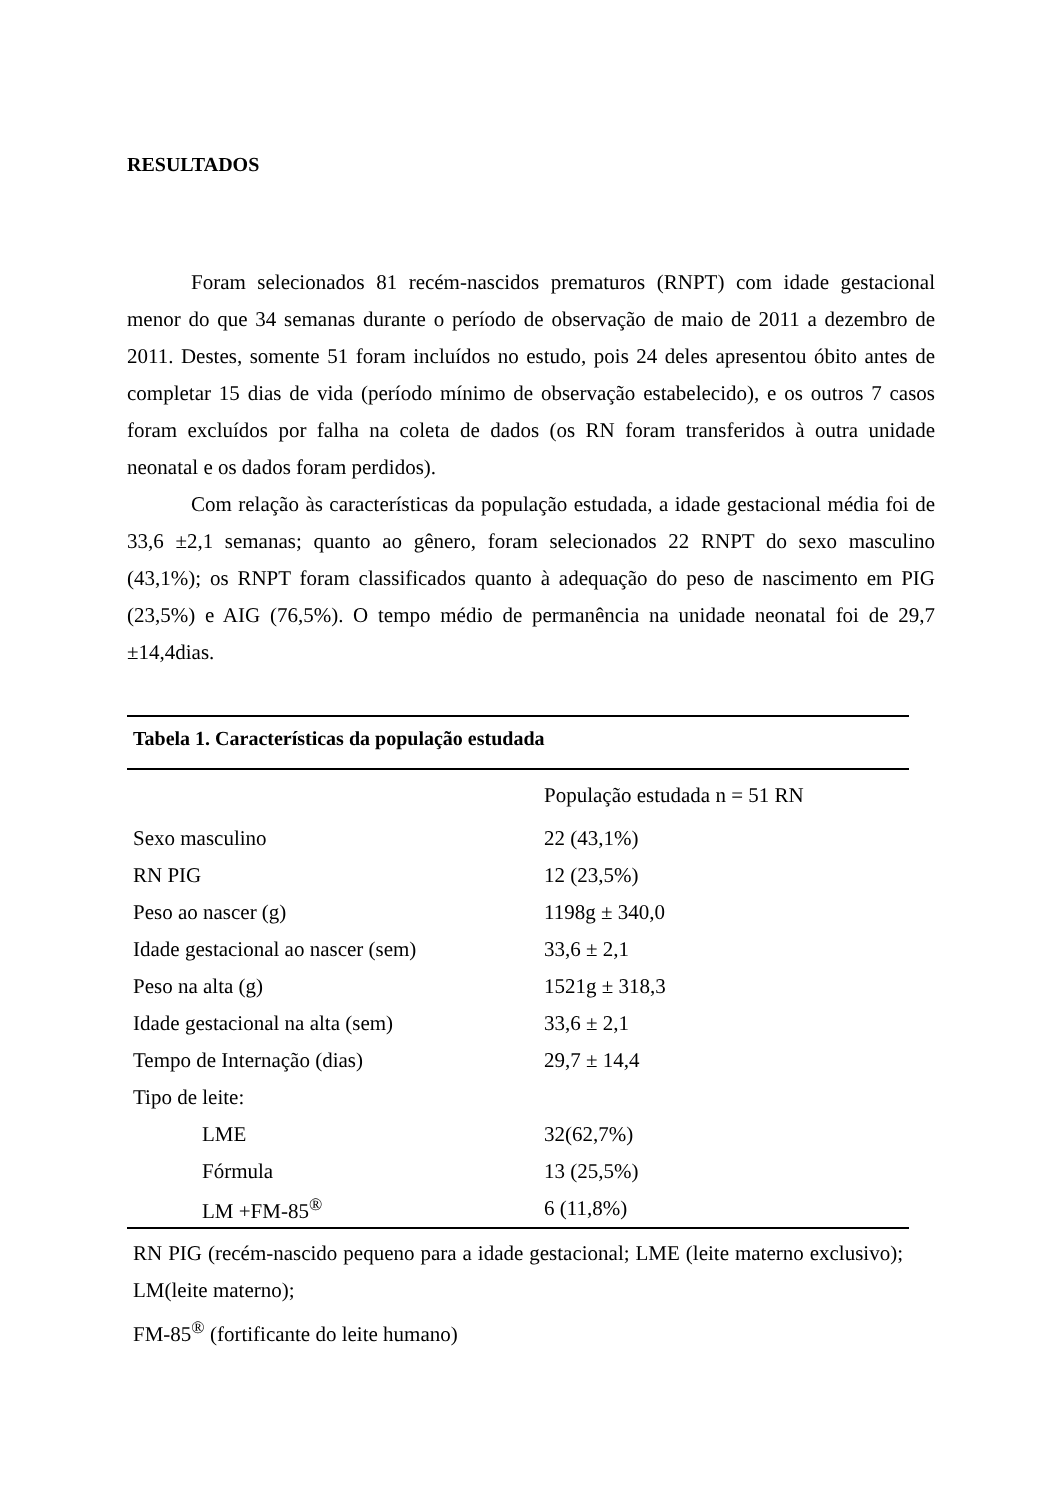RESULTADOS
Foram selecionados 81 recém-nascidos prematuros (RNPT) com idade gestacional menor do que 34 semanas durante o período de observação de maio de 2011 a dezembro de 2011. Destes, somente 51 foram incluídos no estudo, pois 24 deles apresentou óbito antes de completar 15 dias de vida (período mínimo de observação estabelecido), e os outros 7 casos foram excluídos por falha na coleta de dados (os RN foram transferidos à outra unidade neonatal e os dados foram perdidos).
Com relação às características da população estudada, a idade gestacional média foi de 33,6 ±2,1 semanas; quanto ao gênero, foram selecionados 22 RNPT do sexo masculino (43,1%); os RNPT foram classificados quanto à adequação do peso de nascimento em PIG (23,5%) e AIG (76,5%). O tempo médio de permanência na unidade neonatal foi de 29,7 ±14,4dias.
| Tabela 1. Características da população estudada | |
| --- | --- |
| | População estudada n = 51 RN |
| Sexo masculino | 22 (43,1%) |
| RN PIG | 12 (23,5%) |
| Peso ao nascer (g) | 1198g ± 340,0 |
| Idade gestacional ao nascer (sem) | 33,6 ± 2,1 |
| Peso na alta (g) | 1521g ± 318,3 |
| Idade gestacional na alta (sem) | 33,6 ± 2,1 |
| Tempo de Internação (dias) | 29,7 ± 14,4 |
| Tipo de leite: | |
| LME | 32(62,7%) |
| Fórmula | 13 (25,5%) |
| LM +FM-85<sup>®</sup> | 6 (11,8%) |
RN PIG (recém-nascido pequeno para a idade gestacional; LME (leite materno exclusivo); LM(leite materno);
FM-85<sup>®</sup> (fortificante do leite humano)